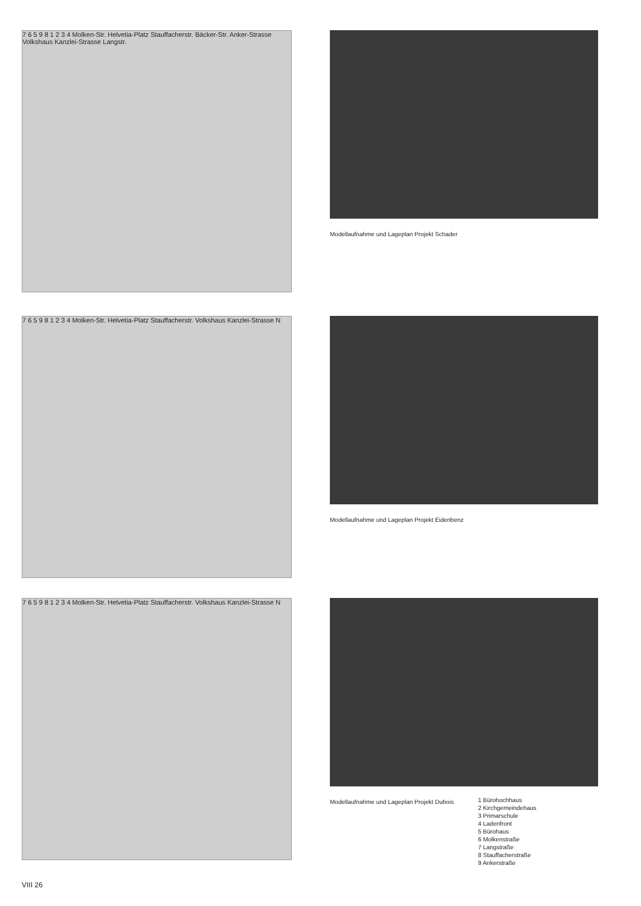7 6 5 9 8 1 2 3 4 Molken-Str. Helvetia-Platz Stauffacherstr. Bäcker-Str. Anker-Strasse Volkshaus Kanzlei-Strasse Langstr.
Modellaufnahme und Lageplan Projekt Schader
7 6 5 9 8 1 2 3 4 Molken-Str. Helvetia-Platz Stauffacherstr. Volkshaus Kanzlei-Strasse N
Modellaufnahme und Lageplan Projekt Eidenbenz
7 6 5 9 8 1 2 3 4 Molken-Str. Helvetia-Platz Stauffacherstr. Volkshaus Kanzlei-Strasse N
Modellaufnahme und Lageplan Projekt Dubois
1 Bürohochhaus
2 Kirchgemeindehaus
3 Primarschule
4 Ladenfront
5 Bürohaus
6 Molkenstraße
7 Langstraße
8 Stauffacherstraße
9 Ankerstraße
VIII 26